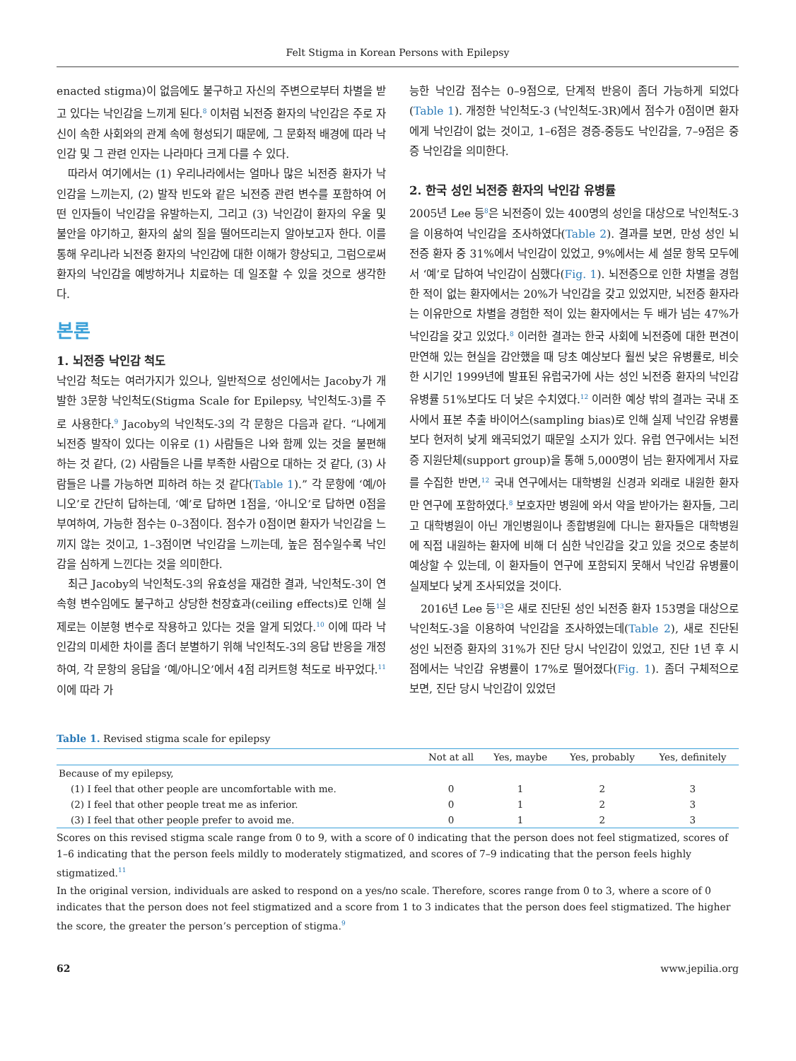Felt Stigma in Korean Persons with Epilepsy
enacted stigma)이 없음에도 불구하고 자신의 주변으로부터 차별을 받고 있다는 낙인감을 느끼게 된다.<sup>8</sup> 이처럼 뇌전증 환자의 낙인감은 주로 자신이 속한 사회와의 관계 속에 형성되기 때문에, 그 문화적 배경에 따라 낙인감 및 그 관련 인자는 나라마다 크게 다를 수 있다.
따라서 여기에서는 (1) 우리나라에서는 얼마나 많은 뇌전증 환자가 낙인감을 느끼는지, (2) 발작 빈도와 같은 뇌전증 관련 변수를 포함하여 어떤 인자들이 낙인감을 유발하는지, 그리고 (3) 낙인감이 환자의 우울 및 불안을 야기하고, 환자의 삶의 질을 떨어뜨리는지 알아보고자 한다. 이를 통해 우리나라 뇌전증 환자의 낙인감에 대한 이해가 향상되고, 그럼으로써 환자의 낙인감을 예방하거나 치료하는 데 일조할 수 있을 것으로 생각한다.
본론
1. 뇌전증 낙인감 척도
낙인감 척도는 여러가지가 있으나, 일반적으로 성인에서는 Jacoby가 개발한 3문항 낙인척도(Stigma Scale for Epilepsy, 낙인척도-3)를 주로 사용한다.<sup>9</sup> Jacoby의 낙인척도-3의 각 문항은 다음과 같다. “나에게 뇌전증 발작이 있다는 이유로 (1) 사람들은 나와 함께 있는 것을 불편해 하는 것 같다, (2) 사람들은 나를 부족한 사람으로 대하는 것 같다, (3) 사람들은 나를 가능하면 피하려 하는 것 같다(Table 1).” 각 문항에 ‘예/아니오’로 간단히 답하는데, ‘예’로 답하면 1점을, ‘아니오’로 답하면 0점을 부여하여, 가능한 점수는 0–3점이다. 점수가 0점이면 환자가 낙인감을 느끼지 않는 것이고, 1–3점이면 낙인감을 느끼는데, 높은 점수일수록 낙인감을 심하게 느낀다는 것을 의미한다.
최근 Jacoby의 낙인척도-3의 유효성을 재검한 결과, 낙인척도-3이 연속형 변수임에도 불구하고 상당한 천장효과(ceiling effects)로 인해 실제로는 이분형 변수로 작용하고 있다는 것을 알게 되었다.<sup>10</sup> 이에 따라 낙인감의 미세한 차이를 좀더 분별하기 위해 낙인척도-3의 응답 반응을 개정하여, 각 문항의 응답을 ‘예/아니오’에서 4점 리커트형 척도로 바꾸었다.<sup>11</sup> 이에 따라 가
능한 낙인감 점수는 0–9점으로, 단계적 반응이 좀더 가능하게 되었다(Table 1). 개정한 낙인척도-3 (낙인척도-3R)에서 점수가 0점이면 환자에게 낙인감이 없는 것이고, 1–6점은 경증-중등도 낙인감을, 7–9점은 중증 낙인감을 의미한다.
2. 한국 성인 뇌전증 환자의 낙인감 유병률
2005년 Lee 등<sup>8</sup>은 뇌전증이 있는 400명의 성인을 대상으로 낙인척도-3을 이용하여 낙인감을 조사하였다(Table 2). 결과를 보면, 만성 성인 뇌전증 환자 중 31%에서 낙인감이 있었고, 9%에서는 세 설문 항목 모두에서 ‘예’로 답하여 낙인감이 심했다(Fig. 1). 뇌전증으로 인한 차별을 경험한 적이 없는 환자에서는 20%가 낙인감을 갖고 있었지만, 뇌전증 환자라는 이유만으로 차별을 경험한 적이 있는 환자에서는 두 배가 넘는 47%가 낙인감을 갖고 있었다.<sup>8</sup> 이러한 결과는 한국 사회에 뇌전증에 대한 편견이 만연해 있는 현실을 감안했을 때 당초 예상보다 훨씬 낮은 유병률로, 비슷한 시기인 1999년에 발표된 유럽국가에 사는 성인 뇌전증 환자의 낙인감 유병률 51%보다도 더 낮은 수치였다.<sup>12</sup> 이러한 예상 밖의 결과는 국내 조사에서 표본 추출 바이어스(sampling bias)로 인해 실제 낙인감 유병률보다 현저히 낮게 왜곡되었기 때문일 소지가 있다. 유럽 연구에서는 뇌전증 지원단체(support group)을 통해 5,000명이 넘는 환자에게서 자료를 수집한 반면,<sup>12</sup> 국내 연구에서는 대학병원 신경과 외래로 내원한 환자만 연구에 포함하였다.<sup>8</sup> 보호자만 병원에 와서 약을 받아가는 환자들, 그리고 대학병원이 아닌 개인병원이나 종합병원에 다니는 환자들은 대학병원에 직접 내원하는 환자에 비해 더 심한 낙인감을 갖고 있을 것으로 충분히 예상할 수 있는데, 이 환자들이 연구에 포함되지 못해서 낙인감 유병률이 실제보다 낮게 조사되었을 것이다.
2016년 Lee 등<sup>13</sup>은 새로 진단된 성인 뇌전증 환자 153명을 대상으로 낙인척도-3을 이용하여 낙인감을 조사하였는데(Table 2), 새로 진단된 성인 뇌전증 환자의 31%가 진단 당시 낙인감이 있었고, 진단 1년 후 시점에서는 낙인감 유병률이 17%로 떨어졌다(Fig. 1). 좀더 구체적으로 보면, 진단 당시 낙인감이 있었던
Table 1. Revised stigma scale for epilepsy
| | Not at all | Yes, maybe | Yes, probably | Yes, definitely |
| --- | --- | --- | --- | --- |
| Because of my epilepsy, | | | | |
| (1) I feel that other people are uncomfortable with me. | 0 | 1 | 2 | 3 |
| (2) I feel that other people treat me as inferior. | 0 | 1 | 2 | 3 |
| (3) I feel that other people prefer to avoid me. | 0 | 1 | 2 | 3 |
Scores on this revised stigma scale range from 0 to 9, with a score of 0 indicating that the person does not feel stigmatized, scores of 1–6 indicating that the person feels mildly to moderately stigmatized, and scores of 7–9 indicating that the person feels highly stigmatized.<sup>11</sup>
In the original version, individuals are asked to respond on a yes/no scale. Therefore, scores range from 0 to 3, where a score of 0 indicates that the person does not feel stigmatized and a score from 1 to 3 indicates that the person does feel stigmatized. The higher the score, the greater the person’s perception of stigma.<sup>9</sup>
62 www.jepilia.org